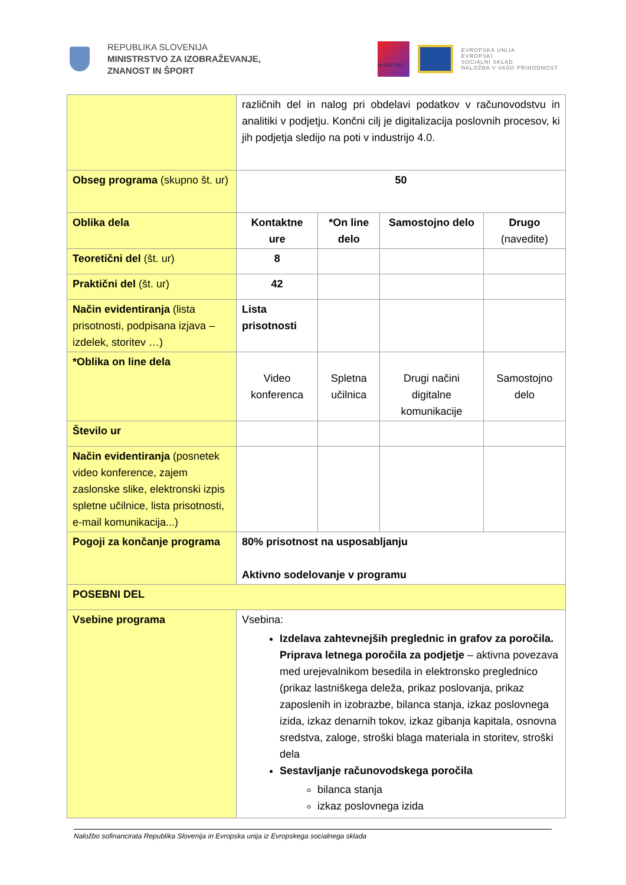REPUBLIKA SLOVENIJA
MINISTRSTVO ZA IZOBRAŽEVANJE,
ZNANOST IN ŠPORT
MUNERA3
EVROPSKA UNIJA
EVROPSKI
SOCIALNI SKLAD
NALOŽBA V VAŠO PRIHODNOST
| | različnih del in nalog pri obdelavi podatkov v računovodstvu in analitiki v podjetju. Končni cilj je digitalizacija poslovnih procesov, ki jih podjetja sledijo na poti v industrijo 4.0. | | | |
| Obseg programa (skupno št. ur) | 50 | | | |
| Oblika dela | Kontaktne ure | *On line delo | Samostojno delo | Drugo (navedite) |
| Teoretični del (št. ur) | 8 | | | |
| Praktični del (št. ur) | 42 | | | |
| Način evidentiranja (lista prisotnosti, podpisana izjava – izdelek, storitev …) | Lista prisotnosti | | | |
| *Oblika on line dela | Video konferenca | Spletna učilnica | Drugi načini digitalne komunikacije | Samostojno delo |
| Število ur | | | | |
| Način evidentiranja (posnetek video konference, zajem zaslonske slike, elektronski izpis spletne učilnice, lista prisotnosti, e-mail komunikacija...) | | | | |
| Pogoji za končanje programa | 80% prisotnost na usposabljanju Aktivno sodelovanje v programu | | | |
| POSEBNI DEL | | | | |
| Vsebine programa | Vsebina: Izdelava zahtevnejših preglednic in grafov za poročila. Priprava letnega poročila za podjetje – aktivna povezava med urejevalnikom besedila in elektronsko preglednico (prikaz lastniškega deleža, prikaz poslovanja, prikaz zaposlenih in izobrazbe, bilanca stanja, izkaz poslovnega izida, izkaz denarnih tokov, izkaz gibanja kapitala, osnovna sredstva, zaloge, stroški blaga materiala in storitev, stroški dela Sestavljanje računovodskega poročila bilanca stanja izkaz poslovnega izida | | | |
Naložbo sofinancirata Republika Slovenija in Evropska unija iz Evropskega socialnega sklada